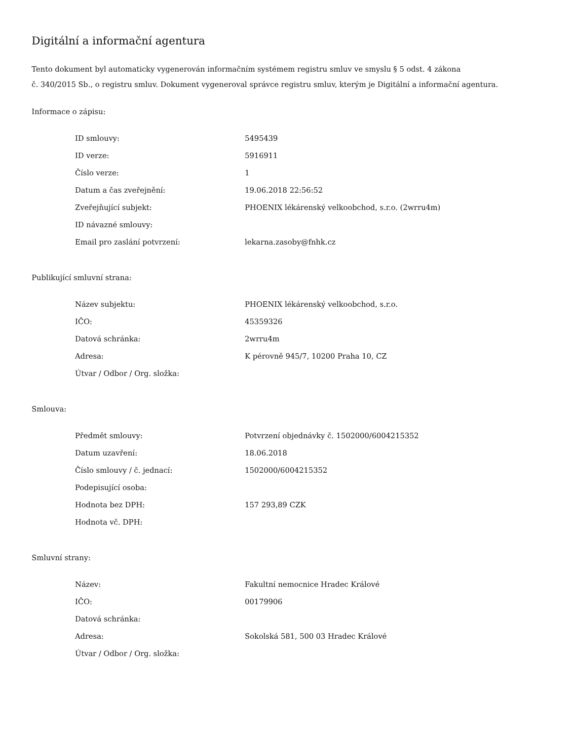Digitální a informační agentura
Tento dokument byl automaticky vygenerován informačním systémem registru smluv ve smyslu § 5 odst. 4 zákona
č. 340/2015 Sb., o registru smluv. Dokument vygeneroval správce registru smluv, kterým je Digitální a informační agentura.
Informace o zápisu:
| ID smlouvy: | 5495439 |
| ID verze: | 5916911 |
| Číslo verze: | 1 |
| Datum a čas zveřejnění: | 19.06.2018 22:56:52 |
| Zveřejňující subjekt: | PHOENIX lékárenský velkoobchod, s.r.o. (2wrru4m) |
| ID návazné smlouvy: | |
| Email pro zaslání potvrzení: | lekarna.zasoby@fnhk.cz |
Publikující smluvní strana:
| Název subjektu: | PHOENIX lékárenský velkoobchod, s.r.o. |
| IČO: | 45359326 |
| Datová schránka: | 2wrru4m |
| Adresa: | K pérovně 945/7, 10200 Praha 10, CZ |
| Útvar / Odbor / Org. složka: | |
Smlouva:
| Předmět smlouvy: | Potvrzení objednávky č. 1502000/6004215352 |
| Datum uzavření: | 18.06.2018 |
| Číslo smlouvy / č. jednací: | 1502000/6004215352 |
| Podepisující osoba: | |
| Hodnota bez DPH: | 157 293,89 CZK |
| Hodnota vč. DPH: | |
Smluvní strany:
| Název: | Fakultní nemocnice Hradec Králové |
| IČO: | 00179906 |
| Datová schránka: | |
| Adresa: | Sokolská 581, 500 03 Hradec Králové |
| Útvar / Odbor / Org. složka: | |